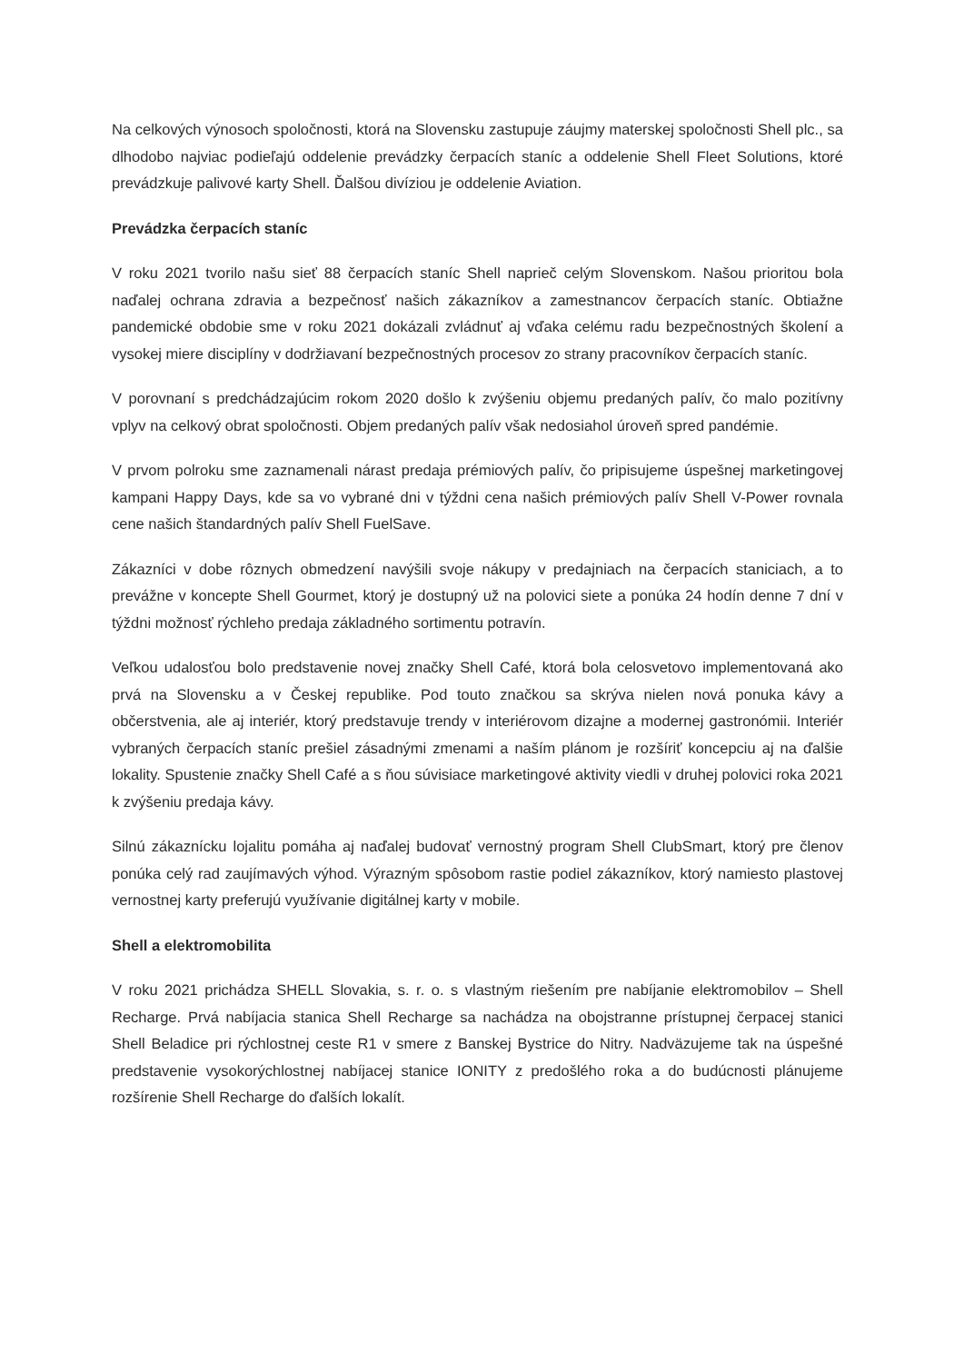Na celkových výnosoch spoločnosti, ktorá na Slovensku zastupuje záujmy materskej spoločnosti Shell plc., sa dlhodobo najviac podieľajú oddelenie prevádzky čerpacích staníc a oddelenie Shell Fleet Solutions, ktoré prevádzkuje palivové karty Shell. Ďalšou divíziou je oddelenie Aviation.
Prevádzka čerpacích staníc
V roku 2021 tvorilo našu sieť 88 čerpacích staníc Shell naprieč celým Slovenskom. Našou prioritou bola naďalej ochrana zdravia a bezpečnosť našich zákazníkov a zamestnancov čerpacích staníc. Obtiažne pandemické obdobie sme v roku 2021 dokázali zvládnuť aj vďaka celému radu bezpečnostných školení a vysokej miere disciplíny v dodržiavaní bezpečnostných procesov zo strany pracovníkov čerpacích staníc.
V porovnaní s predchádzajúcim rokom 2020 došlo k zvýšeniu objemu predaných palív, čo malo pozitívny vplyv na celkový obrat spoločnosti. Objem predaných palív však nedosiahol úroveň spred pandémie.
V prvom polroku sme zaznamenali nárast predaja prémiových palív, čo pripisujeme úspešnej marketingovej kampani Happy Days, kde sa vo vybrané dni v týždni cena našich prémiových palív Shell V-Power rovnala cene našich štandardných palív Shell FuelSave.
Zákazníci v dobe rôznych obmedzení navýšili svoje nákupy v predajniach na čerpacích staniciach, a to prevážne v koncepte Shell Gourmet, ktorý je dostupný už na polovici siete a ponúka 24 hodín denne 7 dní v týždni možnosť rýchleho predaja základného sortimentu potravín.
Veľkou udalosťou bolo predstavenie novej značky Shell Café, ktorá bola celosvetovo implementovaná ako prvá na Slovensku a v Českej republike. Pod touto značkou sa skrýva nielen nová ponuka kávy a občerstvenia, ale aj interiér, ktorý predstavuje trendy v interiérovom dizajne a modernej gastronómii. Interiér vybraných čerpacích staníc prešiel zásadnými zmenami a naším plánom je rozšíriť koncepciu aj na ďalšie lokality. Spustenie značky Shell Café a s ňou súvisiace marketingové aktivity viedli v druhej polovici roka 2021 k zvýšeniu predaja kávy.
Silnú zákaznícku lojalitu pomáha aj naďalej budovať vernostný program Shell ClubSmart, ktorý pre členov ponúka celý rad zaujímavých výhod. Výrazným spôsobom rastie podiel zákazníkov, ktorý namiesto plastovej vernostnej karty preferujú využívanie digitálnej karty v mobile.
Shell a elektromobilita
V roku 2021 prichádza SHELL Slovakia, s. r. o. s vlastným riešením pre nabíjanie elektromobilov – Shell Recharge. Prvá nabíjacia stanica Shell Recharge sa nachádza na obojstranne prístupnej čerpacej stanici Shell Beladice pri rýchlostnej ceste R1 v smere z Banskej Bystrice do Nitry. Nadväzujeme tak na úspešné predstavenie vysokorýchlostnej nabíjacej stanice IONITY z predošlého roka a do budúcnosti plánujeme rozšírenie Shell Recharge do ďalších lokalít.